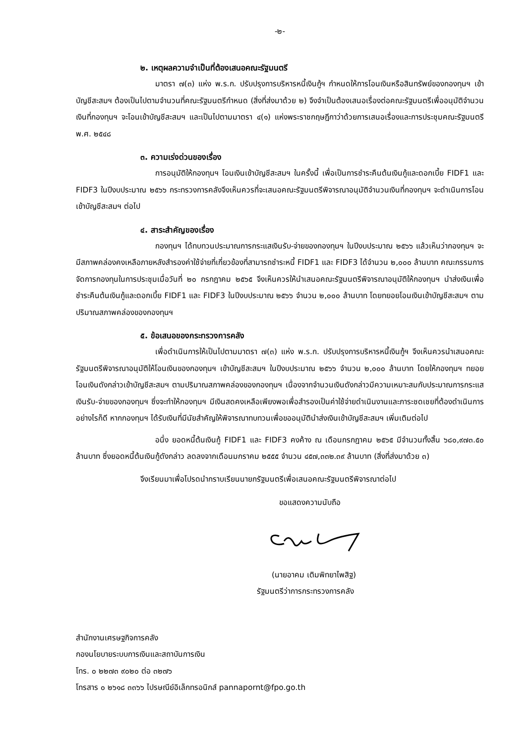-๒-
๒. เหตุผลความจำเป็นที่ต้องเสนอคณะรัฐมนตรี
มาตรา ๗(๓) แห่ง พ.ร.ก. ปรับปรุงการบริหารหนี้เงินกู้ฯ กำหนดให้การโอนเงินหรือสินทรัพย์ของกองทุนฯ เข้าบัญชีสะสมฯ ต้องเป็นไปตามจำนวนที่คณะรัฐมนตรีกำหนด (สิ่งที่ส่งมาด้วย ๒) จึงจำเป็นต้องเสนอเรื่องต่อคณะรัฐมนตรีเพื่ออนุมัติจำนวนเงินที่กองทุนฯ จะโอนเข้าบัญชีสะสมฯ และเป็นไปตามมาตรา ๔(๑) แห่งพระราชกฤษฎีกาว่าด้วยการเสนอเรื่องและการประชุมคณะรัฐมนตรี พ.ศ. ๒๕๔๘
๓. ความเร่งด่วนของเรื่อง
การอนุมัติให้กองทุนฯ โอนเงินเข้าบัญชีสะสมฯ ในครั้งนี้ เพื่อเป็นการชำระคืนต้นเงินกู้และดอกเบี้ย FIDF1 และ FIDF3 ในปีงบประมาณ ๒๕๖๖ กระทรวงการคลังจึงเห็นควรที่จะเสนอคณะรัฐมนตรีพิจารณาอนุมัติจำนวนเงินที่กองทุนฯ จะดำเนินการโอนเข้าบัญชีสะสมฯ ต่อไป
๔. สาระสำคัญของเรื่อง
กองทุนฯ ได้ทบทวนประมาณการกระแสเงินรับ-จ่ายของกองทุนฯ ในปีงบประมาณ ๒๕๖๖ แล้วเห็นว่ากองทุนฯ จะมีสภาพคล่องคงเหลือภายหลังสำรองค่าใช้จ่ายที่เกี่ยวข้องที่สามารถชำระหนี้ FIDF1 และ FIDF3 ได้จำนวน ๒,๐๐๐ ล้านบาท คณะกรรมการจัดการกองทุนในการประชุมเมื่อวันที่ ๒๐ กรกฎาคม ๒๕๖๕ จึงเห็นควรให้นำเสนอคณะรัฐมนตรีพิจารณาอนุมัติให้กองทุนฯ นำส่งเงินเพื่อชำระคืนต้นเงินกู้และดอกเบี้ย FIDF1 และ FIDF3 ในปีงบประมาณ ๒๕๖๖ จำนวน ๒,๐๐๐ ล้านบาท โดยทยอยโอนเงินเข้าบัญชีสะสมฯ ตามปริมาณสภาพคล่องของกองทุนฯ
๕. ข้อเสนอของกระทรวงการคลัง
เพื่อดำเนินการให้เป็นไปตามมาตรา ๗(๓) แห่ง พ.ร.ก. ปรับปรุงการบริหารหนี้เงินกู้ฯ จึงเห็นควรนำเสนอคณะรัฐมนตรีพิจารณาอนุมัติให้โอนเงินของกองทุนฯ เข้าบัญชีสะสมฯ ในปีงบประมาณ ๒๕๖๖ จำนวน ๒,๐๐๐ ล้านบาท โดยให้กองทุนฯ ทยอยโอนเงินดังกล่าวเข้าบัญชีสะสมฯ ตามปริมาณสภาพคล่องของกองทุนฯ เนื่องจากจำนวนเงินดังกล่าวมีความเหมาะสมกับประมาณการกระแสเงินรับ-จ่ายของกองทุนฯ ซึ่งจะทำให้กองทุนฯ มีเงินสดคงเหลือเพียงพอเพื่อสำรองเป็นค่าใช้จ่ายดำเนินงานและภาระชดเชยที่ต้องดำเนินการ อย่างไรก็ดี หากกองทุนฯ ได้รับเงินที่มีนัยสำคัญให้พิจารณาทบทวนเพื่อขออนุมัตินำส่งเงินเข้าบัญชีสะสมฯ เพิ่มเติมต่อไป
อนึ่ง ยอดหนี้ต้นเงินกู้ FIDF1 และ FIDF3 คงค้าง ณ เดือนกรกฎาคม ๒๕๖๕ มีจำนวนทั้งสิ้น ๖๘๐,๙๗๓.๕๐ ล้านบาท ซึ่งยอดหนี้ต้นเงินกู้ดังกล่าว ลดลงจากเดือนมกราคม ๒๕๕๕ จำนวน ๔๕๗,๓๓๒.๓๙ ล้านบาท (สิ่งที่ส่งมาด้วย ๓)
จึงเรียนมาเพื่อโปรดนำกราบเรียนนายกรัฐมนตรีเพื่อเสนอคณะรัฐมนตรีพิจารณาต่อไป
ขอแสดงความนับถือ
(นายอาคม เติมพิทยาไพสิฐ)
รัฐมนตรีว่าการกระทรวงการคลัง
สำนักงานเศรษฐกิจการคลัง
กองนโยบายระบบการเงินและสถาบันการเงิน
โทร. ๐ ๒๒๗๓ ๙๐๒๐ ต่อ ๓๒๗๖
โทรสาร ๐ ๒๖๑๘ ๓๓๖๖ ไปรษณีย์อิเล็กทรอนิกส์ pannapornt@fpo.go.th